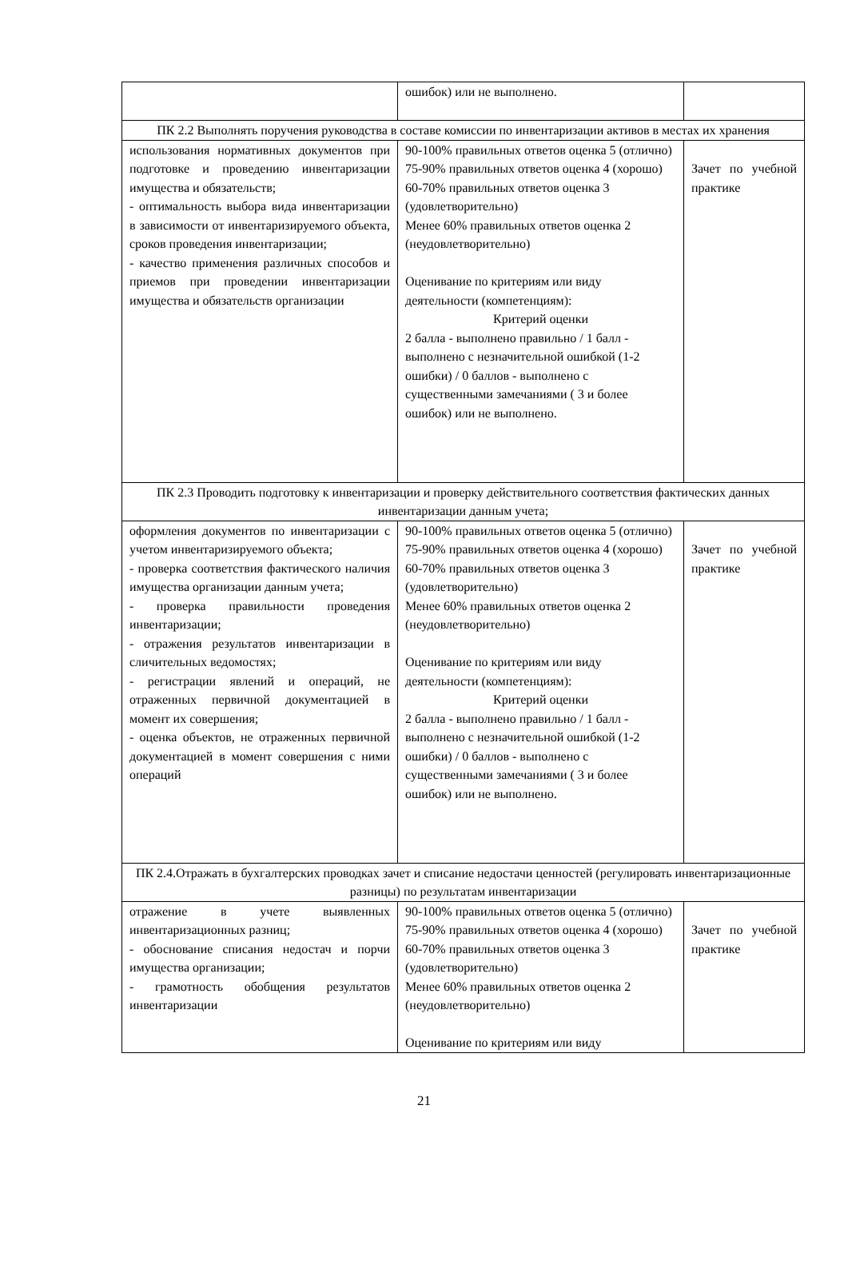| | ошибок) или не выполнено. | |
| ПК 2.2 Выполнять поручения руководства в составе комиссии по инвентаризации активов в местах их хранения | | |
| использования нормативных документов при подготовке и проведению инвентаризации имущества и обязательств; - оптимальность выбора вида инвентаризации в зависимости от инвентаризируемого объекта, сроков проведения инвентаризации; - качество применения различных способов и приемов при проведении инвентаризации имущества и обязательств организации | 90-100% правильных ответов оценка 5 (отлично) 75-90% правильных ответов оценка 4 (хорошо) 60-70% правильных ответов оценка 3 (удовлетворительно) Менее 60% правильных ответов оценка 2 (неудовлетворительно) Оценивание по критериям или виду деятельности (компетенциям): Критерий оценки 2 балла - выполнено правильно / 1 балл - выполнено с незначительной ошибкой (1-2 ошибки) / 0 баллов - выполнено с существенными замечаниями ( 3 и более ошибок) или не выполнено. | Зачет по учебной практике |
| ПК 2.3 Проводить подготовку к инвентаризации и проверку действительного соответствия фактических данных инвентаризации данным учета; | | |
| оформления документов по инвентаризации с учетом инвентаризируемого объекта; - проверка соответствия фактического наличия имущества организации данным учета; - проверка правильности проведения инвентаризации; - отражения результатов инвентаризации в сличительных ведомостях; - регистрации явлений и операций, не отраженных первичной документацией в момент их совершения; - оценка объектов, не отраженных первичной документацией в момент совершения с ними операций | 90-100% правильных ответов оценка 5 (отлично) 75-90% правильных ответов оценка 4 (хорошо) 60-70% правильных ответов оценка 3 (удовлетворительно) Менее 60% правильных ответов оценка 2 (неудовлетворительно) Оценивание по критериям или виду деятельности (компетенциям): Критерий оценки 2 балла - выполнено правильно / 1 балл - выполнено с незначительной ошибкой (1-2 ошибки) / 0 баллов - выполнено с существенными замечаниями ( 3 и более ошибок) или не выполнено. | Зачет по учебной практике |
| ПК 2.4.Отражать в бухгалтерских проводках зачет и списание недостачи ценностей (регулировать инвентаризационные разницы) по результатам инвентаризации | | |
| отражение в учете выявленных инвентаризационных разниц; - обоснование списания недостач и порчи имущества организации; - грамотность обобщения результатов инвентаризации | 90-100% правильных ответов оценка 5 (отлично) 75-90% правильных ответов оценка 4 (хорошо) 60-70% правильных ответов оценка 3 (удовлетворительно) Менее 60% правильных ответов оценка 2 (неудовлетворительно) Оценивание по критериям или виду | Зачет по учебной практике |
21